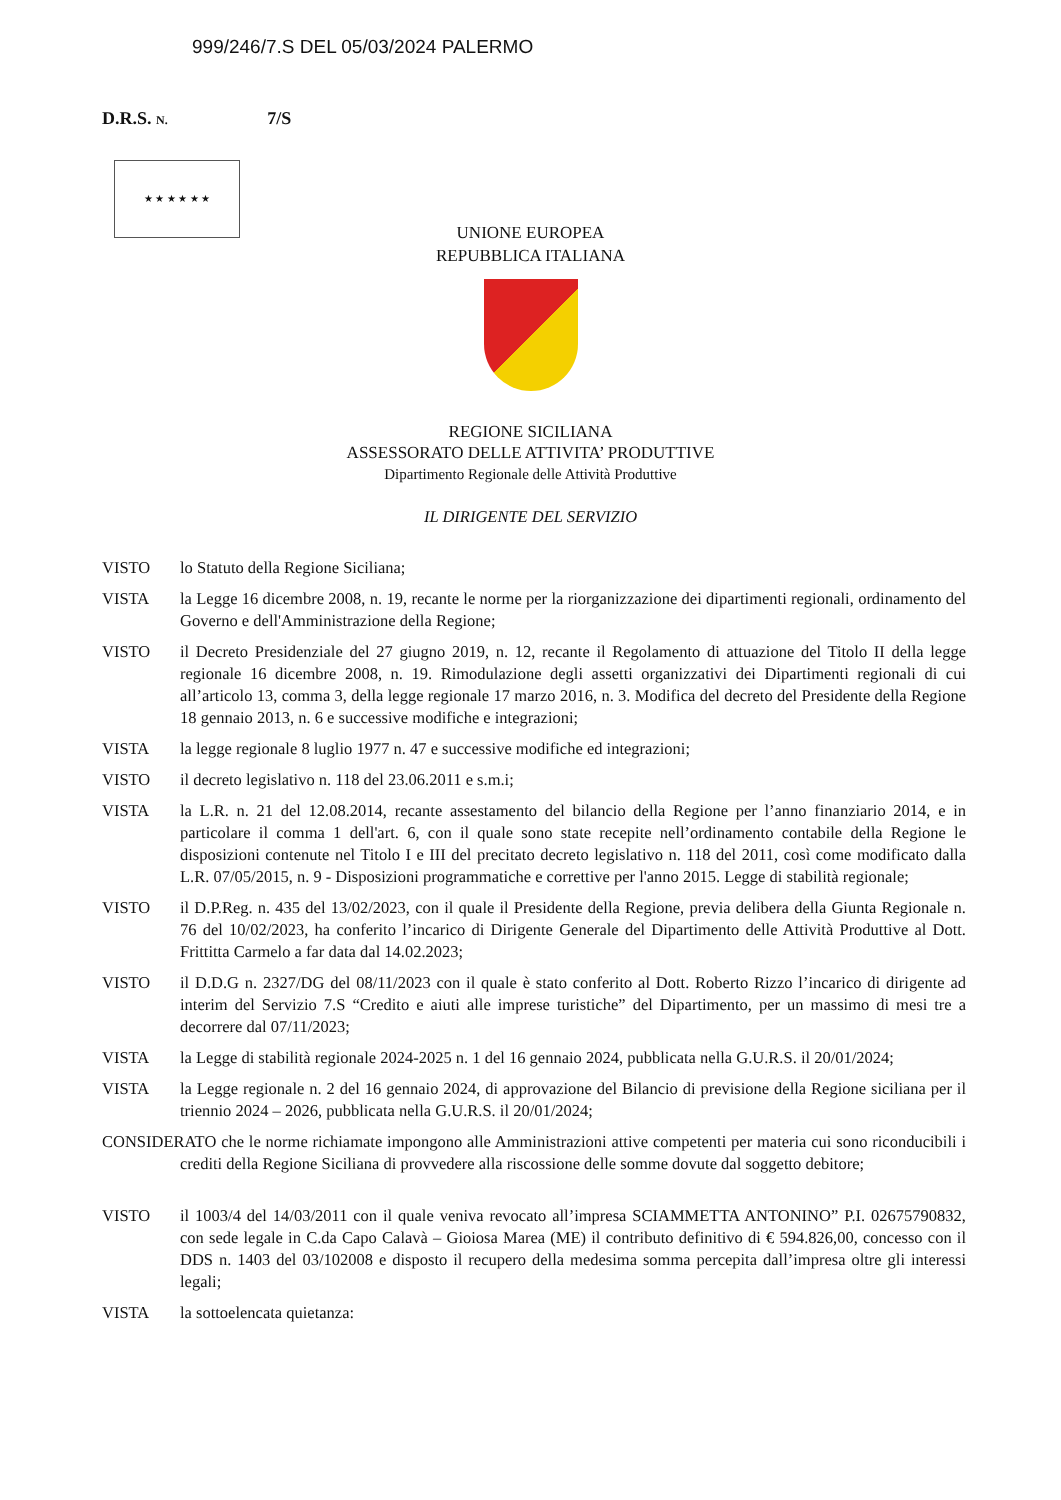999/246/7.S DEL 05/03/2024 PALERMO
D.R.S. N. 7/S
★ ★ ★ ★ ★ ★
UNIONE EUROPEA
REPUBBLICA ITALIANA
REGIONE SICILIANA
ASSESSORATO DELLE ATTIVITA’ PRODUTTIVE
Dipartimento Regionale delle Attività Produttive
IL DIRIGENTE DEL SERVIZIO
VISTO lo Statuto della Regione Siciliana;
VISTA la Legge 16 dicembre 2008, n. 19, recante le norme per la riorganizzazione dei dipartimenti regionali, ordinamento del Governo e dell'Amministrazione della Regione;
VISTO il Decreto Presidenziale del 27 giugno 2019, n. 12, recante il Regolamento di attuazione del Titolo II della legge regionale 16 dicembre 2008, n. 19. Rimodulazione degli assetti organizzativi dei Dipartimenti regionali di cui all’articolo 13, comma 3, della legge regionale 17 marzo 2016, n. 3. Modifica del decreto del Presidente della Regione 18 gennaio 2013, n. 6 e successive modifiche e integrazioni;
VISTA la legge regionale 8 luglio 1977 n. 47 e successive modifiche ed integrazioni;
VISTO il decreto legislativo n. 118 del 23.06.2011 e s.m.i;
VISTA la L.R. n. 21 del 12.08.2014, recante assestamento del bilancio della Regione per l’anno finanziario 2014, e in particolare il comma 1 dell'art. 6, con il quale sono state recepite nell’ordinamento contabile della Regione le disposizioni contenute nel Titolo I e III del precitato decreto legislativo n. 118 del 2011, così come modificato dalla L.R. 07/05/2015, n. 9 - Disposizioni programmatiche e correttive per l'anno 2015. Legge di stabilità regionale;
VISTO il D.P.Reg. n. 435 del 13/02/2023, con il quale il Presidente della Regione, previa delibera della Giunta Regionale n. 76 del 10/02/2023, ha conferito l’incarico di Dirigente Generale del Dipartimento delle Attività Produttive al Dott. Frittitta Carmelo a far data dal 14.02.2023;
VISTO il D.D.G n. 2327/DG del 08/11/2023 con il quale è stato conferito al Dott. Roberto Rizzo l’incarico di dirigente ad interim del Servizio 7.S “Credito e aiuti alle imprese turistiche” del Dipartimento, per un massimo di mesi tre a decorrere dal 07/11/2023;
VISTA la Legge di stabilità regionale 2024-2025 n. 1 del 16 gennaio 2024, pubblicata nella G.U.R.S. il 20/01/2024;
VISTA la Legge regionale n. 2 del 16 gennaio 2024, di approvazione del Bilancio di previsione della Regione siciliana per il triennio 2024 – 2026, pubblicata nella G.U.R.S. il 20/01/2024;
CONSIDERATO che le norme richiamate impongono alle Amministrazioni attive competenti per materia cui sono riconducibili i crediti della Regione Siciliana di provvedere alla riscossione delle somme dovute dal soggetto debitore;
VISTO il 1003/4 del 14/03/2011 con il quale veniva revocato all’impresa SCIAMMETTA ANTONINO” P.I. 02675790832, con sede legale in C.da Capo Calavà – Gioiosa Marea (ME) il contributo definitivo di € 594.826,00, concesso con il DDS n. 1403 del 03/102008 e disposto il recupero della medesima somma percepita dall’impresa oltre gli interessi legali;
VISTA la sottoelencata quietanza: